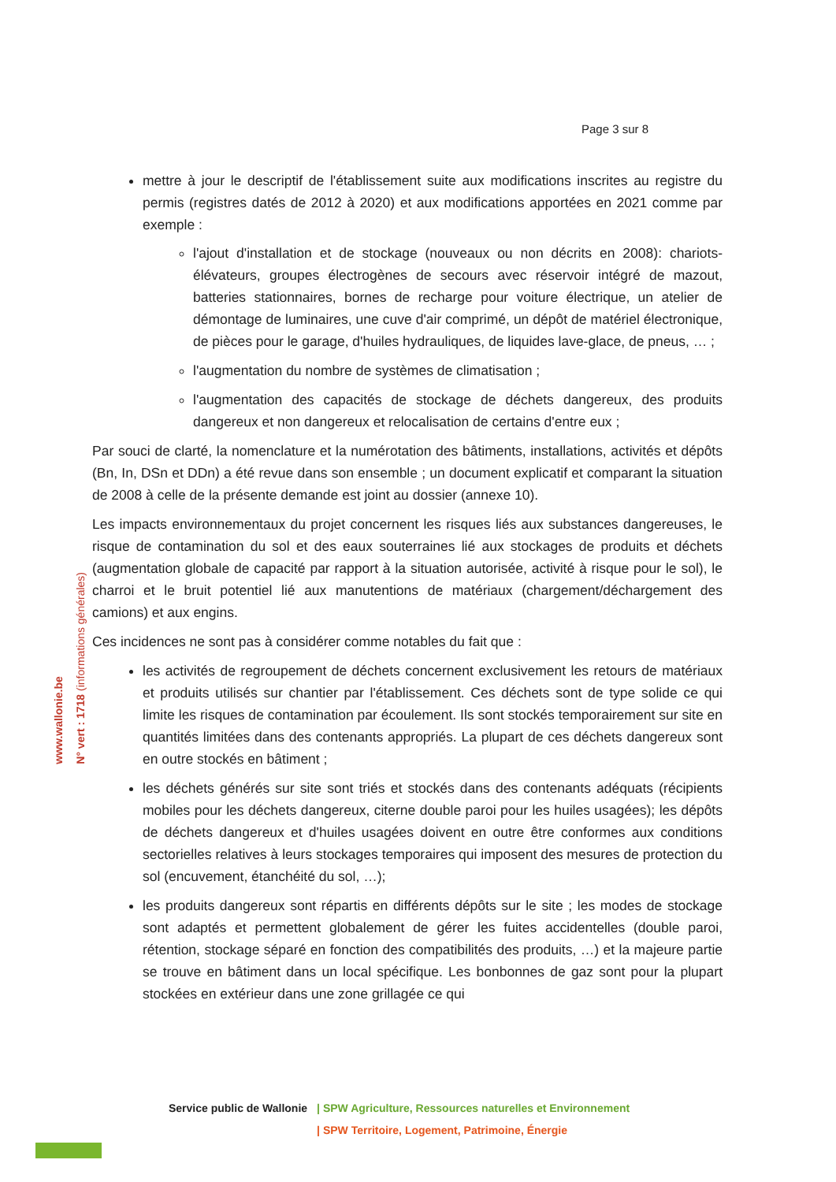Page 3 sur 8
www.wallonie.be
N° vert : 1718 (informations générales)
mettre à jour le descriptif de l'établissement suite aux modifications inscrites au registre du permis (registres datés de 2012 à 2020) et aux modifications apportées en 2021 comme par exemple :
l'ajout d'installation et de stockage (nouveaux ou non décrits en 2008): chariots-élévateurs, groupes électrogènes de secours avec réservoir intégré de mazout, batteries stationnaires, bornes de recharge pour voiture électrique, un atelier de démontage de luminaires, une cuve d'air comprimé, un dépôt de matériel électronique, de pièces pour le garage, d'huiles hydrauliques, de liquides lave-glace, de pneus, … ;
l'augmentation du nombre de systèmes de climatisation ;
l'augmentation des capacités de stockage de déchets dangereux, des produits dangereux et non dangereux et relocalisation de certains d'entre eux ;
Par souci de clarté, la nomenclature et la numérotation des bâtiments, installations, activités et dépôts (Bn, In, DSn et DDn) a été revue dans son ensemble ; un document explicatif et comparant la situation de 2008 à celle de la présente demande est joint au dossier (annexe 10).
Les impacts environnementaux du projet concernent les risques liés aux substances dangereuses, le risque de contamination du sol et des eaux souterraines lié aux stockages de produits et déchets (augmentation globale de capacité par rapport à la situation autorisée, activité à risque pour le sol), le charroi et le bruit potentiel lié aux manutentions de matériaux (chargement/déchargement des camions) et aux engins.
Ces incidences ne sont pas à considérer comme notables du fait que :
les activités de regroupement de déchets concernent exclusivement les retours de matériaux et produits utilisés sur chantier par l'établissement. Ces déchets sont de type solide ce qui limite les risques de contamination par écoulement. Ils sont stockés temporairement sur site en quantités limitées dans des contenants appropriés. La plupart de ces déchets dangereux sont en outre stockés en bâtiment ;
les déchets générés sur site sont triés et stockés dans des contenants adéquats (récipients mobiles pour les déchets dangereux, citerne double paroi pour les huiles usagées); les dépôts de déchets dangereux et d'huiles usagées doivent en outre être conformes aux conditions sectorielles relatives à leurs stockages temporaires qui imposent des mesures de protection du sol (encuvement, étanchéité du sol, …);
les produits dangereux sont répartis en différents dépôts sur le site ; les modes de stockage sont adaptés et permettent globalement de gérer les fuites accidentelles (double paroi, rétention, stockage séparé en fonction des compatibilités des produits, …) et la majeure partie se trouve en bâtiment dans un local spécifique. Les bonbonnes de gaz sont pour la plupart stockées en extérieur dans une zone grillagée ce qui
Service public de Wallonie | SPW Agriculture, Ressources naturelles et Environnement
| SPW Territoire, Logement, Patrimoine, Énergie